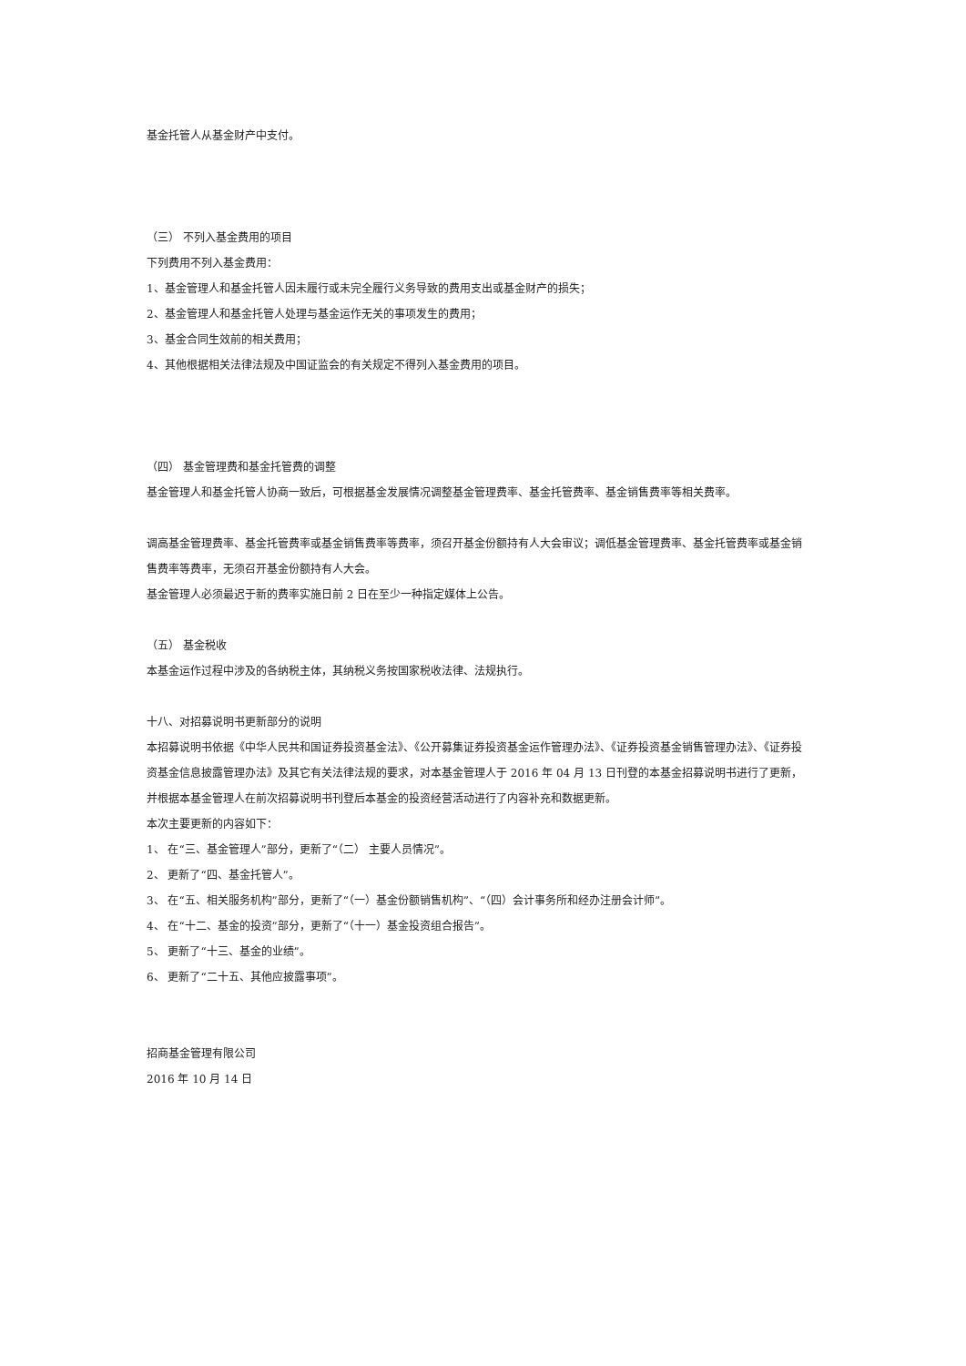基金托管人从基金财产中支付。
（三） 不列入基金费用的项目
下列费用不列入基金费用：
1、基金管理人和基金托管人因未履行或未完全履行义务导致的费用支出或基金财产的损失；
2、基金管理人和基金托管人处理与基金运作无关的事项发生的费用；
3、基金合同生效前的相关费用；
4、其他根据相关法律法规及中国证监会的有关规定不得列入基金费用的项目。
（四） 基金管理费和基金托管费的调整
基金管理人和基金托管人协商一致后，可根据基金发展情况调整基金管理费率、基金托管费率、基金销售费率等相关费率。
调高基金管理费率、基金托管费率或基金销售费率等费率，须召开基金份额持有人大会审议；调低基金管理费率、基金托管费率或基金销售费率等费率，无须召开基金份额持有人大会。
基金管理人必须最迟于新的费率实施日前 2 日在至少一种指定媒体上公告。
（五） 基金税收
本基金运作过程中涉及的各纳税主体，其纳税义务按国家税收法律、法规执行。
十八、对招募说明书更新部分的说明
本招募说明书依据《中华人民共和国证券投资基金法》、《公开募集证券投资基金运作管理办法》、《证券投资基金销售管理办法》、《证券投资基金信息披露管理办法》及其它有关法律法规的要求，对本基金管理人于 2016 年 04 月 13 日刊登的本基金招募说明书进行了更新，并根据本基金管理人在前次招募说明书刊登后本基金的投资经营活动进行了内容补充和数据更新。
本次主要更新的内容如下：
1、 在“三、基金管理人”部分，更新了“（二） 主要人员情况”。
2、 更新了“四、基金托管人”。
3、 在“五、相关服务机构”部分，更新了“（一）基金份额销售机构”、“（四）会计事务所和经办注册会计师”。
4、 在“十二、基金的投资”部分，更新了“（十一）基金投资组合报告”。
5、 更新了“十三、基金的业绩”。
6、 更新了“二十五、其他应披露事项”。
招商基金管理有限公司
2016 年 10 月 14 日